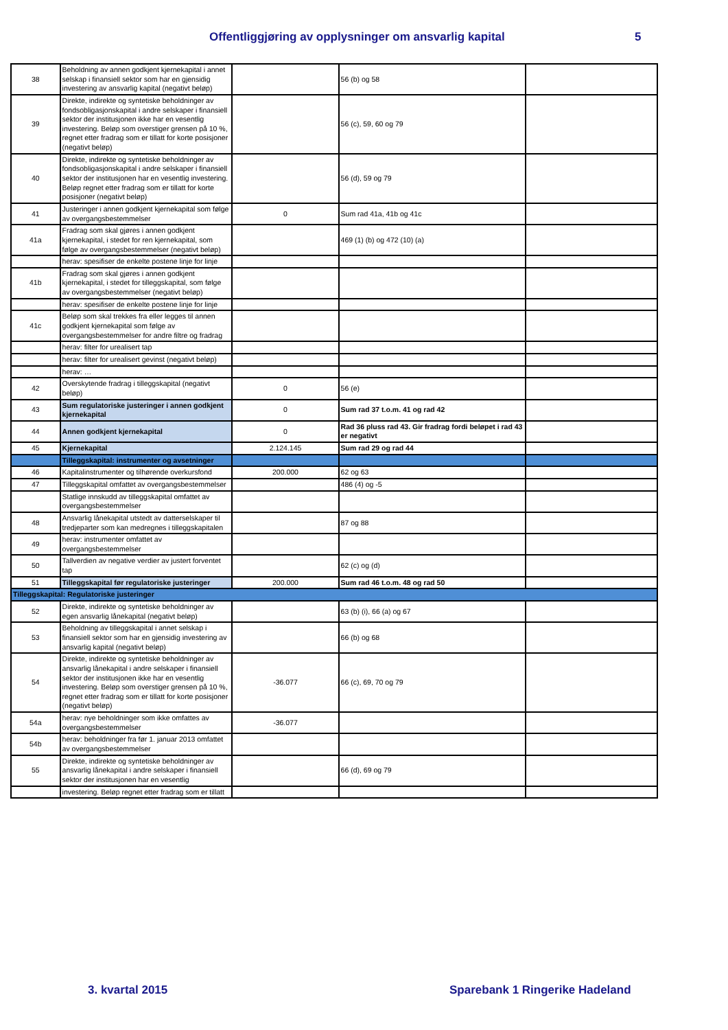Offentliggjøring av opplysninger om ansvarlig kapital 5
| 38 | Beholdning av annen godkjent kjernekapital i annet selskap i finansiell sektor som har en gjensidig investering av ansvarlig kapital (negativt beløp) | | 56 (b) og 58 | |
| 39 | Direkte, indirekte og syntetiske beholdninger av fondsobligasjonskapital i andre selskaper i finansiell sektor der institusjonen ikke har en vesentlig investering. Beløp som overstiger grensen på 10 %, regnet etter fradrag som er tillatt for korte posisjoner (negativt beløp) | | 56 (c), 59, 60 og 79 | |
| 40 | Direkte, indirekte og syntetiske beholdninger av fondsobligasjonskapital i andre selskaper i finansiell sektor der institusjonen har en vesentlig investering. Beløp regnet etter fradrag som er tillatt for korte posisjoner (negativt beløp) | | 56 (d), 59 og 79 | |
| 41 | Justeringer i annen godkjent kjernekapital som følge av overgangsbestemmelser | 0 | Sum rad 41a, 41b og 41c | |
| 41a | Fradrag som skal gjøres i annen godkjent kjernekapital, i stedet for ren kjernekapital, som følge av overgangsbestemmelser (negativt beløp) | | 469 (1) (b) og 472 (10) (a) | |
| | herav: spesifiser de enkelte postene linje for linje | | | |
| 41b | Fradrag som skal gjøres i annen godkjent kjernekapital, i stedet for tilleggskapital, som følge av overgangsbestemmelser (negativt beløp) | | | |
| | herav: spesifiser de enkelte postene linje for linje | | | |
| 41c | Beløp som skal trekkes fra eller legges til annen godkjent kjernekapital som følge av overgangsbestemmelser for andre filtre og fradrag | | | |
| | herav: filter for urealisert tap | | | |
| | herav: filter for urealisert gevinst (negativt beløp) | | | |
| | herav: … | | | |
| 42 | Overskytende fradrag i tilleggskapital (negativt beløp) | 0 | 56 (e) | |
| 43 | Sum regulatoriske justeringer i annen godkjent kjernekapital | 0 | Sum rad 37 t.o.m. 41 og rad 42 | |
| 44 | Annen godkjent kjernekapital | 0 | Rad 36 pluss rad 43. Gir fradrag fordi beløpet i rad 43 er negativt | |
| 45 | Kjernekapital | 2.124.145 | Sum rad 29 og rad 44 | |
| | Tilleggskapital: instrumenter og avsetninger | | | |
| 46 | Kapitalinstrumenter og tilhørende overkursfond | 200.000 | 62 og 63 | |
| 47 | Tilleggskapital omfattet av overgangsbestemmelser | | 486 (4) og -5 | |
| | Statlige innskudd av tilleggskapital omfattet av overgangsbestemmelser | | | |
| 48 | Ansvarlig lånekapital utstedt av datterselskaper til tredjeparter som kan medregnes i tilleggskapitalen | | 87 og 88 | |
| 49 | herav: instrumenter omfattet av overgangsbestemmelser | | | |
| 50 | Tallverdien av negative verdier av justert forventet tap | | 62 (c) og (d) | |
| 51 | Tilleggskapital før regulatoriske justeringer | 200.000 | Sum rad 46 t.o.m. 48 og rad 50 | |
| Tilleggskapital: Regulatoriske justeringer | | | | |
| 52 | Direkte, indirekte og syntetiske beholdninger av egen ansvarlig lånekapital (negativt beløp) | | 63 (b) (i), 66 (a) og 67 | |
| 53 | Beholdning av tilleggskapital i annet selskap i finansiell sektor som har en gjensidig investering av ansvarlig kapital (negativt beløp) | | 66 (b) og 68 | |
| 54 | Direkte, indirekte og syntetiske beholdninger av ansvarlig lånekapital i andre selskaper i finansiell sektor der institusjonen ikke har en vesentlig investering. Beløp som overstiger grensen på 10 %, regnet etter fradrag som er tillatt for korte posisjoner (negativt beløp) | -36.077 | 66 (c), 69, 70 og 79 | |
| 54a | herav: nye beholdninger som ikke omfattes av overgangsbestemmelser | -36.077 | | |
| 54b | herav: beholdninger fra før 1. januar 2013 omfattet av overgangsbestemmelser | | | |
| 55 | Direkte, indirekte og syntetiske beholdninger av ansvarlig lånekapital i andre selskaper i finansiell sektor der institusjonen har en vesentlig | | 66 (d), 69 og 79 | |
| | investering. Beløp regnet etter fradrag som er tillatt | | | |
3. kvartal 2015 Sparebank 1 Ringerike Hadeland